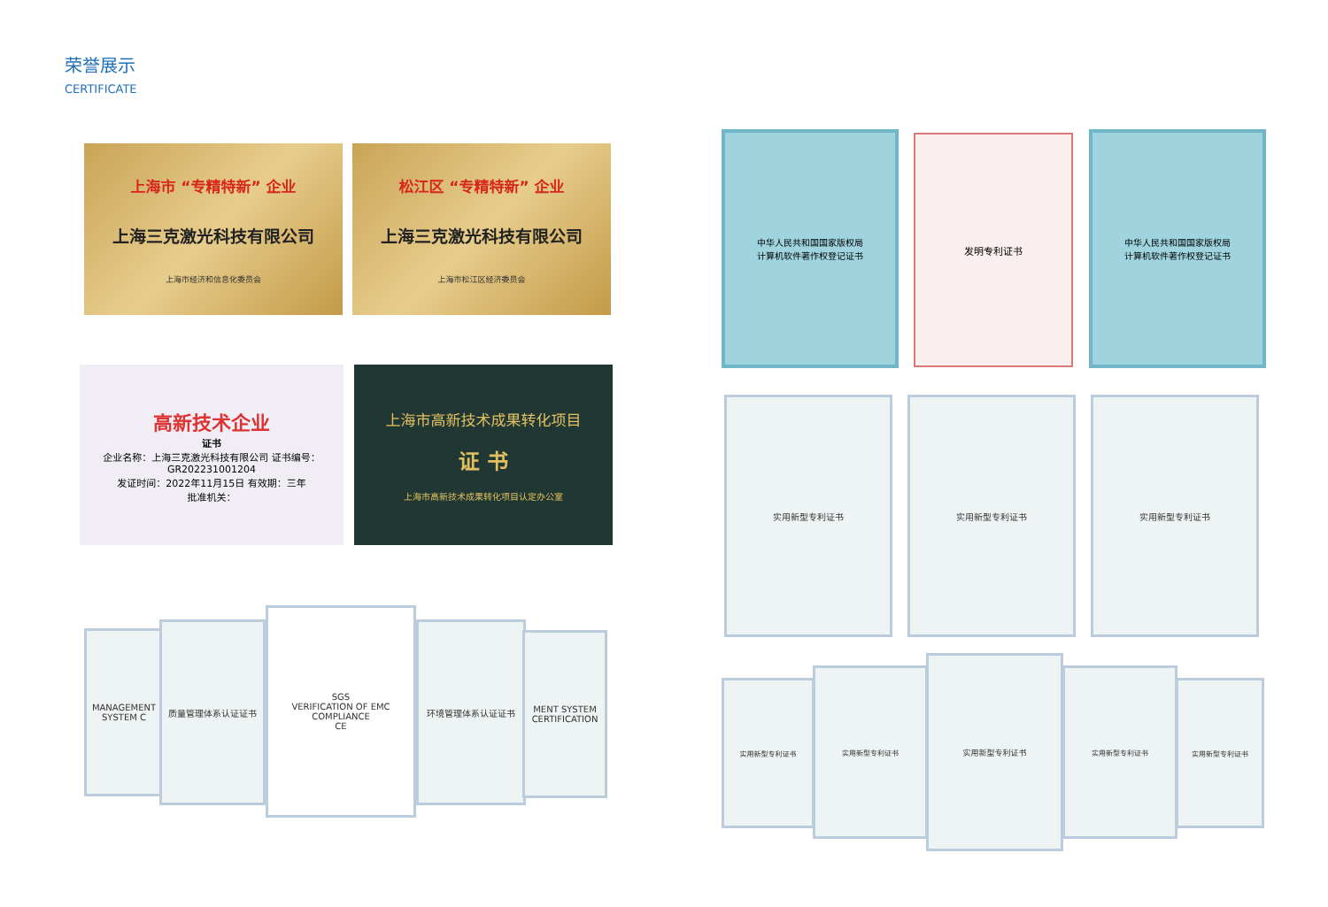荣誉展示
CERTIFICATE
上海市 “专精特新” 企业
上海三克激光科技有限公司
上海市经济和信息化委员会
松江区 “专精特新” 企业
上海三克激光科技有限公司
上海市松江区经济委员会
高新技术企业
证书
企业名称：上海三克激光科技有限公司 证书编号：GR202231001204
发证时间：2022年11月15日 有效期：三年
批准机关：
上海市高新技术成果转化项目
证 书
上海市高新技术成果转化项目认定办公室
MANAGEMENT SYSTEM C
质量管理体系认证证书
SGS
VERIFICATION OF EMC COMPLIANCE
CE
环境管理体系认证证书
MENT SYSTEM CERTIFICATION
中华人民共和国国家版权局
计算机软件著作权登记证书
发明专利证书
中华人民共和国国家版权局
计算机软件著作权登记证书
实用新型专利证书 实用新型专利证书 实用新型专利证书
实用新型专利证书
实用新型专利证书
实用新型专利证书
实用新型专利证书
实用新型专利证书